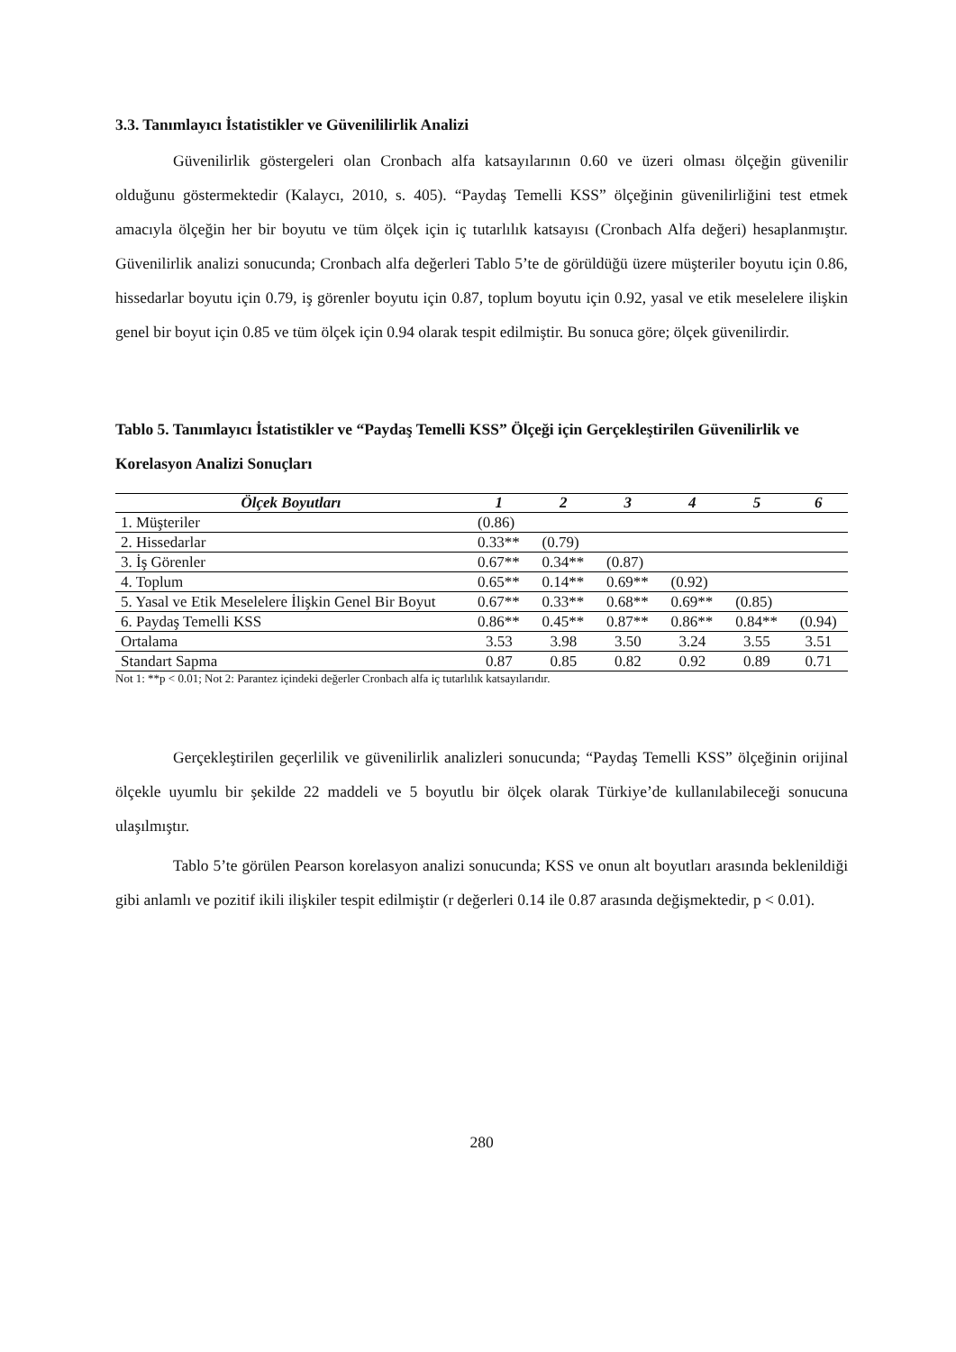3.3. Tanımlayıcı İstatistikler ve Güvenililirlik Analizi
Güvenilirlik göstergeleri olan Cronbach alfa katsayılarının 0.60 ve üzeri olması ölçeğin güvenilir olduğunu göstermektedir (Kalaycı, 2010, s. 405). “Paydaş Temelli KSS” ölçeğinin güvenilirliğini test etmek amacıyla ölçeğin her bir boyutu ve tüm ölçek için iç tutarlılık katsayısı (Cronbach Alfa değeri) hesaplanmıştır. Güvenilirlik analizi sonucunda; Cronbach alfa değerleri Tablo 5’te de görüldüğü üzere müşteriler boyutu için 0.86, hissedarlar boyutu için 0.79, iş görenler boyutu için 0.87, toplum boyutu için 0.92, yasal ve etik meselelere ilişkin genel bir boyut için 0.85 ve tüm ölçek için 0.94 olarak tespit edilmiştir. Bu sonuca göre; ölçek güvenilirdir.
Tablo 5. Tanımlayıcı İstatistikler ve “Paydaş Temelli KSS” Ölçeği için Gerçekleştirilen Güvenilirlik ve Korelasyon Analizi Sonuçları
| Ölçek Boyutları | 1 | 2 | 3 | 4 | 5 | 6 |
| --- | --- | --- | --- | --- | --- | --- |
| 1. Müşteriler | (0.86) | | | | | |
| 2. Hissedarlar | 0.33** | (0.79) | | | | |
| 3. İş Görenler | 0.67** | 0.34** | (0.87) | | | |
| 4. Toplum | 0.65** | 0.14** | 0.69** | (0.92) | | |
| 5. Yasal ve Etik Meselelere İlişkin Genel Bir Boyut | 0.67** | 0.33** | 0.68** | 0.69** | (0.85) | |
| 6. Paydaş Temelli KSS | 0.86** | 0.45** | 0.87** | 0.86** | 0.84** | (0.94) |
| Ortalama | 3.53 | 3.98 | 3.50 | 3.24 | 3.55 | 3.51 |
| Standart Sapma | 0.87 | 0.85 | 0.82 | 0.92 | 0.89 | 0.71 |
Not 1: **p < 0.01; Not 2: Parantez içindeki değerler Cronbach alfa iç tutarlılık katsayılarıdır.
Gerçekleştirilen geçerlilik ve güvenilirlik analizleri sonucunda; “Paydaş Temelli KSS” ölçeğinin orijinal ölçekle uyumlu bir şekilde 22 maddeli ve 5 boyutlu bir ölçek olarak Türkiye’de kullanılabileceği sonucuna ulaşılmıştır.
Tablo 5’te görülen Pearson korelasyon analizi sonucunda; KSS ve onun alt boyutları arasında beklenildiği gibi anlamlı ve pozitif ikili ilişkiler tespit edilmiştir (r değerleri 0.14 ile 0.87 arasında değişmektedir, p < 0.01).
280